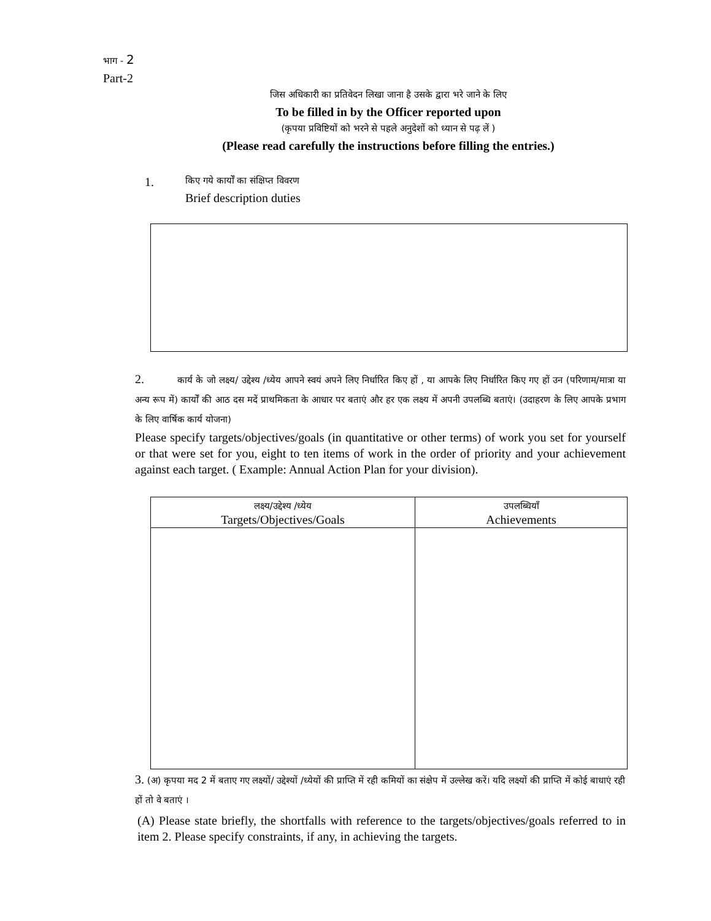भाग - 2
Part-2
जिस अधिकारी का प्रतिवेदन लिखा जाना है उसके द्वारा भरे जाने के लिए
To be filled in by the Officer reported upon
(कृपया प्रविष्टियों को भरने से पहले अनुदेशों को ध्यान से पढ़ लें )
(Please read carefully the instructions before filling the entries.)
1.
किए गये कार्यों का संक्षिप्त विवरण
Brief description duties
2. कार्य के जो लक्ष्य/ उद्देश्य /ध्येय आपने स्वयं अपने लिए निर्धारित किए हों , या आपके लिए निर्धारित किए गए हों उन (परिणाम/मात्रा या अन्य रूप में) कार्यों की आठ दस मदें प्राथमिकता के आधार पर बताएं और हर एक लक्ष्य में अपनी उपलब्धि बताएं। (उदाहरण के लिए आपके प्रभाग के लिए वार्षिक कार्य योजना)
Please specify targets/objectives/goals (in quantitative or other terms) of work you set for yourself or that were set for you, eight to ten items of work in the order of priority and your achievement against each target. ( Example: Annual Action Plan for your division).
| लक्ष्य/उद्देश्य /ध्येय Targets/Objectives/Goals | उपलब्धियाँ Achievements |
| --- | --- |
3. (अ) कृपया मद 2 में बताए गए लक्ष्यों/ उद्देश्यों /ध्येयों की प्राप्ति में रही कमियों का संक्षेप में उल्लेख करें। यदि लक्ष्यों की प्राप्ति में कोई बाधाएं रही हों तो वे बताएं ।
(A) Please state briefly, the shortfalls with reference to the targets/objectives/goals referred to in item 2. Please specify constraints, if any, in achieving the targets.